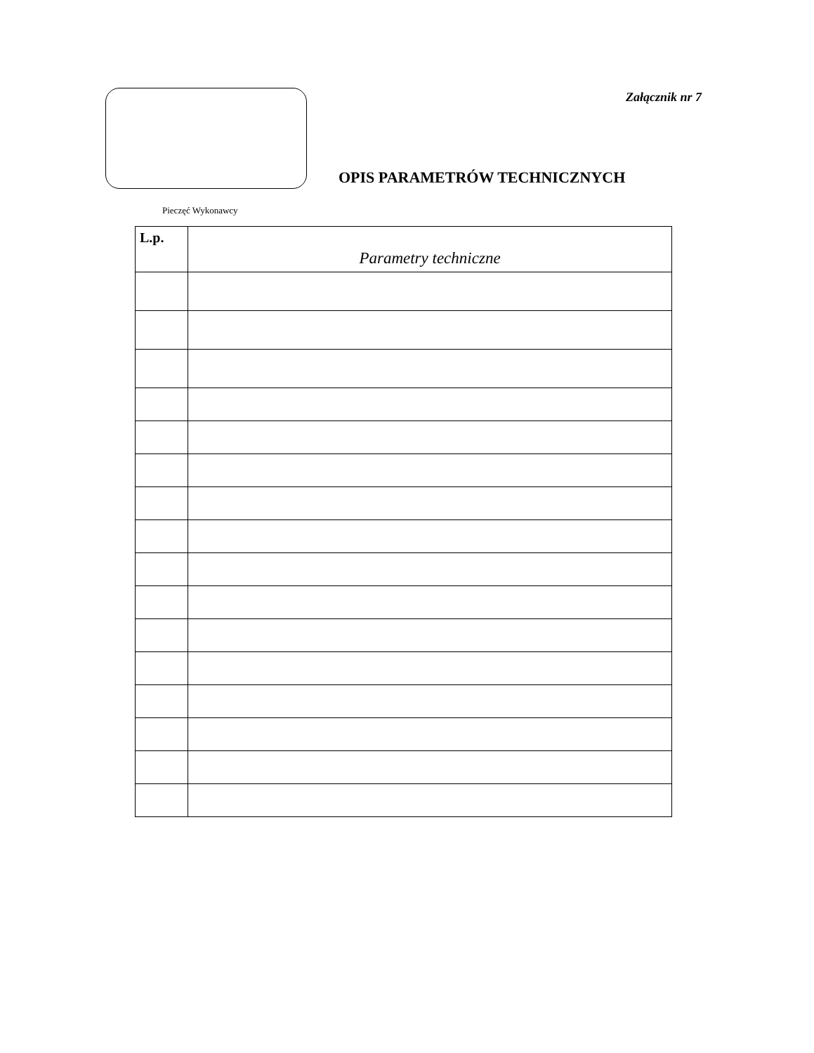Załącznik nr 7
OPIS PARAMETRÓW TECHNICZNYCH
Pieczęć Wykonawcy
| L.p. | Parametry techniczne |
| --- | --- |